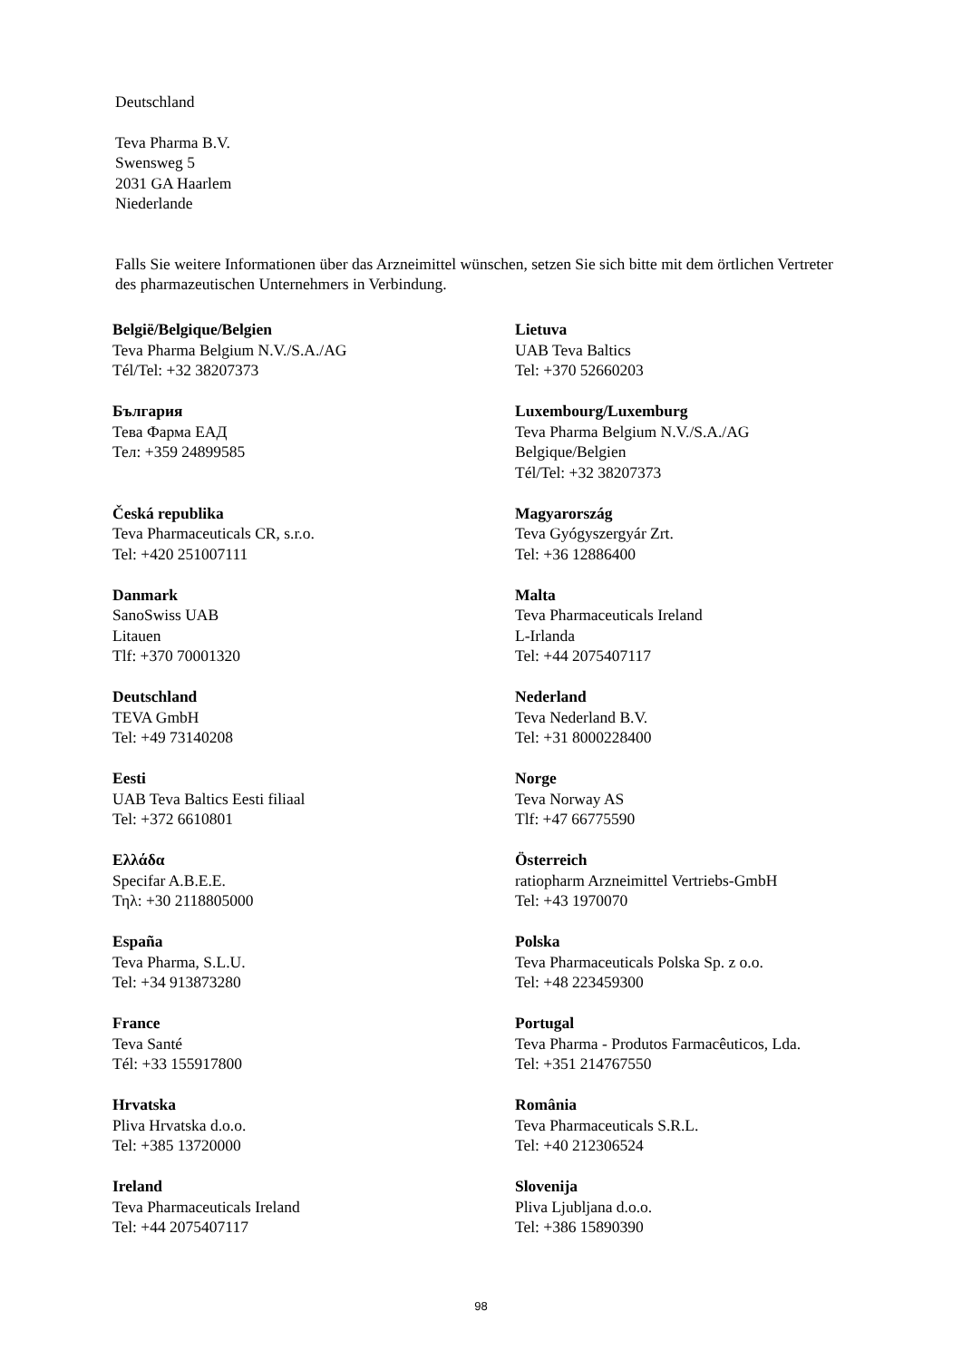Deutschland
Teva Pharma B.V.
Swensweg 5
2031 GA Haarlem
Niederlande
Falls Sie weitere Informationen über das Arzneimittel wünschen, setzen Sie sich bitte mit dem örtlichen Vertreter des pharmazeutischen Unternehmers in Verbindung.
België/Belgique/Belgien
Teva Pharma Belgium N.V./S.A./AG
Tél/Tel: +32 38207373
България
Тева Фарма ЕАД
Тел: +359 24899585
Česká republika
Teva Pharmaceuticals CR, s.r.o.
Tel: +420 251007111
Danmark
SanoSwiss UAB
Litauen
Tlf: +370 70001320
Deutschland
TEVA GmbH
Tel: +49 73140208
Eesti
UAB Teva Baltics Eesti filiaal
Tel: +372 6610801
Ελλάδα
Specifar A.B.E.E.
Τηλ: +30 2118805000
España
Teva Pharma, S.L.U.
Tel: +34 913873280
France
Teva Santé
Tél: +33 155917800
Hrvatska
Pliva Hrvatska d.o.o.
Tel: +385 13720000
Ireland
Teva Pharmaceuticals Ireland
Tel: +44 2075407117
Lietuva
UAB Teva Baltics
Tel: +370 52660203
Luxembourg/Luxemburg
Teva Pharma Belgium N.V./S.A./AG
Belgique/Belgien
Tél/Tel: +32 38207373
Magyarország
Teva Gyógyszergyár Zrt.
Tel: +36 12886400
Malta
Teva Pharmaceuticals Ireland
L-Irlanda
Tel: +44 2075407117
Nederland
Teva Nederland B.V.
Tel: +31 8000228400
Norge
Teva Norway AS
Tlf: +47 66775590
Österreich
ratiopharm Arzneimittel Vertriebs-GmbH
Tel: +43 1970070
Polska
Teva Pharmaceuticals Polska Sp. z o.o.
Tel: +48 223459300
Portugal
Teva Pharma - Produtos Farmacêuticos, Lda.
Tel: +351 214767550
România
Teva Pharmaceuticals S.R.L.
Tel: +40 212306524
Slovenija
Pliva Ljubljana d.o.o.
Tel: +386 15890390
98